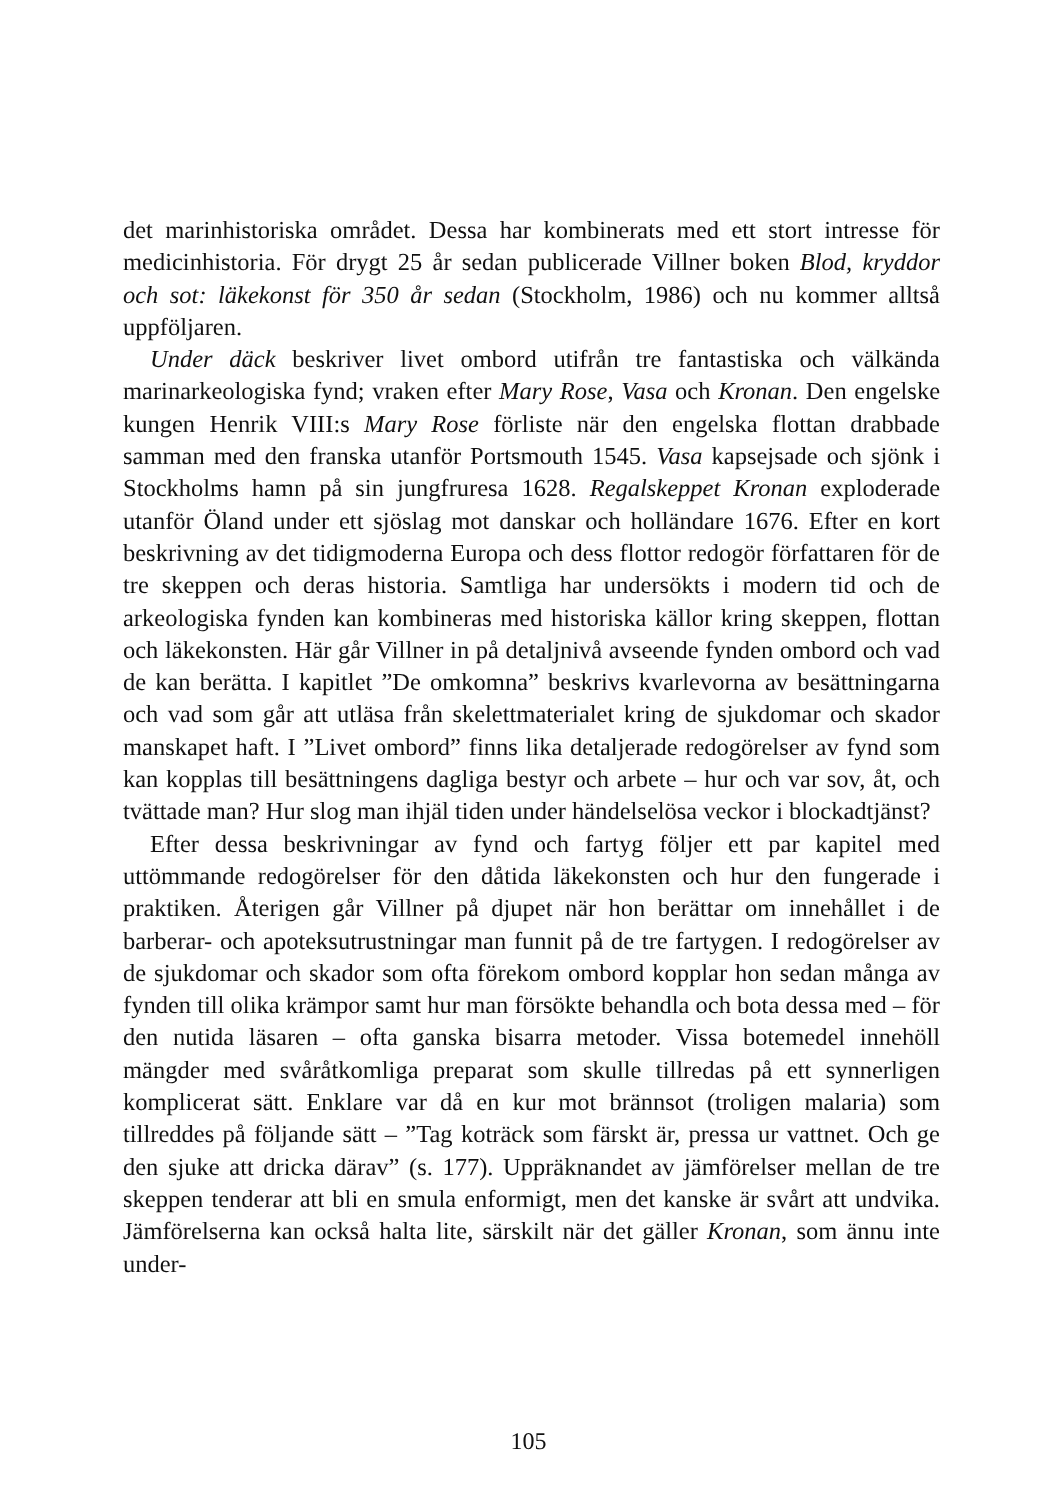det marinhistoriska området. Dessa har kombinerats med ett stort intresse för medicinhistoria. För drygt 25 år sedan publicerade Villner boken Blod, kryddor och sot: läkekonst för 350 år sedan (Stockholm, 1986) och nu kommer alltså uppföljaren.
Under däck beskriver livet ombord utifrån tre fantastiska och välkända marinarkeologiska fynd; vraken efter Mary Rose, Vasa och Kronan. Den engelske kungen Henrik VIII:s Mary Rose förliste när den engelska flottan drabbade samman med den franska utanför Portsmouth 1545. Vasa kapsejsade och sjönk i Stockholms hamn på sin jungfruresa 1628. Regalskeppet Kronan exploderade utanför Öland under ett sjöslag mot danskar och holländare 1676. Efter en kort beskrivning av det tidigmoderna Europa och dess flottor redogör författaren för de tre skeppen och deras historia. Samtliga har undersökts i modern tid och de arkeologiska fynden kan kombineras med historiska källor kring skeppen, flottan och läkekonsten. Här går Villner in på detaljnivå avseende fynden ombord och vad de kan berätta. I kapitlet ”De omkomna” beskrivs kvarlevorna av besättningarna och vad som går att utläsa från skelettmaterialet kring de sjukdomar och skador manskapet haft. I ”Livet ombord” finns lika detaljerade redogörelser av fynd som kan kopplas till besättningens dagliga bestyr och arbete – hur och var sov, åt, och tvättade man? Hur slog man ihjäl tiden under händelselösa veckor i blockadtjänst?
Efter dessa beskrivningar av fynd och fartyg följer ett par kapitel med uttömmande redogörelser för den dåtida läkekonsten och hur den fungerade i praktiken. Återigen går Villner på djupet när hon berättar om innehållet i de barberar- och apoteksutrustningar man funnit på de tre fartygen. I redogörelser av de sjukdomar och skador som ofta förekom ombord kopplar hon sedan många av fynden till olika krämpor samt hur man försökte behandla och bota dessa med – för den nutida läsaren – ofta ganska bisarra metoder. Vissa botemedel innehöll mängder med svåråtkomliga preparat som skulle tillredas på ett synnerligen komplicerat sätt. Enklare var då en kur mot brännsot (troligen malaria) som tillreddes på följande sätt – ”Tag koträck som färskt är, pressa ur vattnet. Och ge den sjuke att dricka därav” (s. 177). Uppräknandet av jämförelser mellan de tre skeppen tenderar att bli en smula enformigt, men det kanske är svårt att undvika. Jämförelserna kan också halta lite, särskilt när det gäller Kronan, som ännu inte under-
105